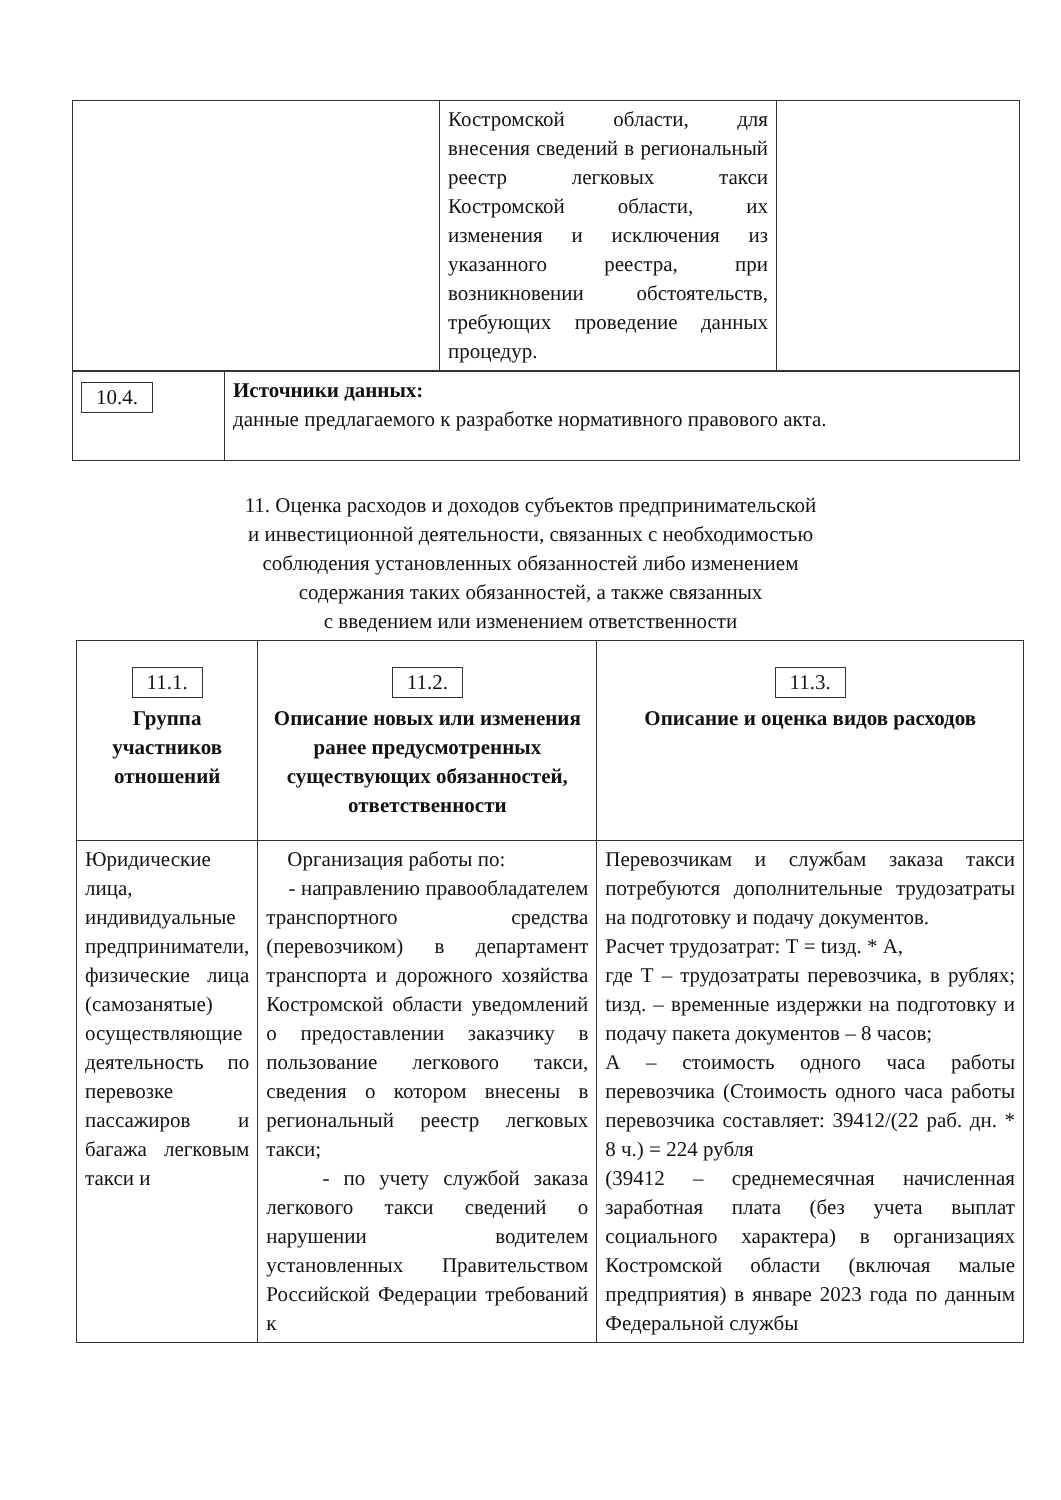| | Костромской области, для внесения сведений в региональный реестр легковых такси Костромской области, их изменения и исключения из указанного реестра, при возникновении обстоятельств, требующих проведение данных процедур. | |
| 10.4. | Источники данных: данные предлагаемого к разработке нормативного правового акта. |
11. Оценка расходов и доходов субъектов предпринимательской
и инвестиционной деятельности, связанных с необходимостью
соблюдения установленных обязанностей либо изменением
содержания таких обязанностей, а также связанных
с введением или изменением ответственности
| 11.1. Группа участников отношений | 11.2. Описание новых или изменения ранее предусмотренных существующих обязанностей, ответственности | 11.3. Описание и оценка видов расходов |
| --- | --- | --- |
| Юридические лица, индивидуальные предприниматели, физические лица (самозанятые) осуществляющие деятельность по перевозке пассажиров и багажа легковым такси и | Организация работы по: - направлению правообладателем транспортного средства (перевозчиком) в департамент транспорта и дорожного хозяйства Костромской области уведомлений о предоставлении заказчику в пользование легкового такси, сведения о котором внесены в региональный реестр легковых такси; - по учету службой заказа легкового такси сведений о нарушении водителем установленных Правительством Российской Федерации требований к | Перевозчикам и службам заказа такси потребуются дополнительные трудозатраты на подготовку и подачу документов. Расчет трудозатрат: Т = tизд. * А, где Т – трудозатраты перевозчика, в рублях; tизд. – временные издержки на подготовку и подачу пакета документов – 8 часов; А – стоимость одного часа работы перевозчика (Стоимость одного часа работы перевозчика составляет: 39412/(22 раб. дн. * 8 ч.) = 224 рубля (39412 – среднемесячная начисленная заработная плата (без учета выплат социального характера) в организациях Костромской области (включая малые предприятия) в январе 2023 года по данным Федеральной службы |